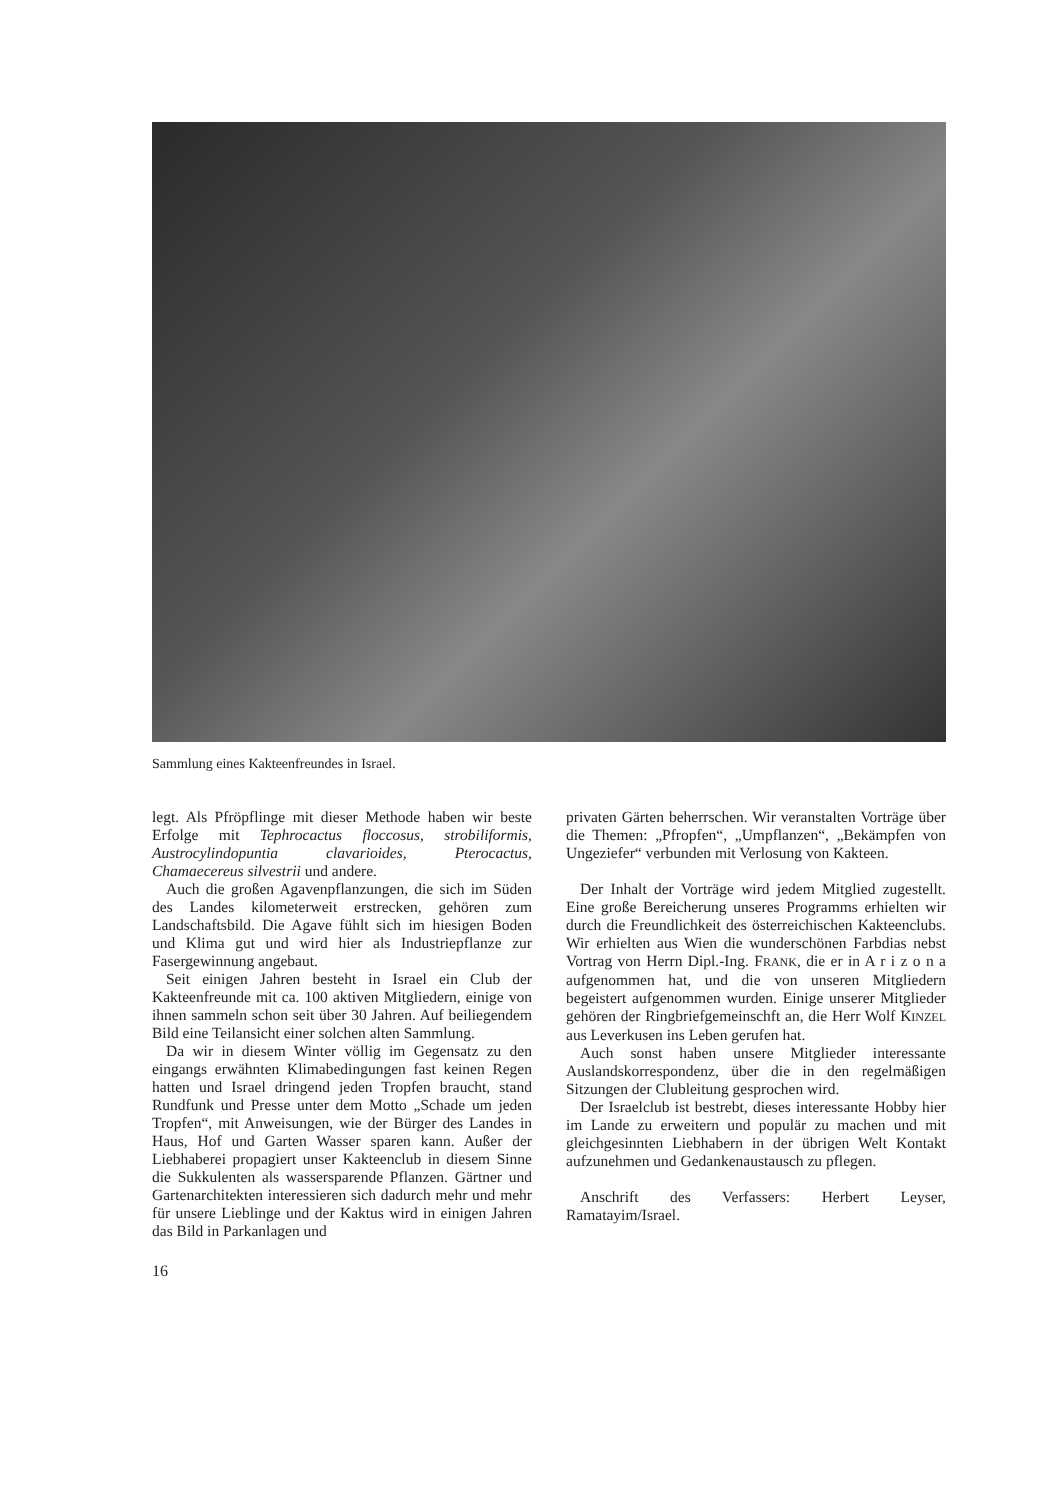Sammlung eines Kakteenfreundes in Israel.
legt. Als Pfröpflinge mit dieser Methode haben wir beste Erfolge mit Tephrocactus floccosus, strobiliformis, Austrocylindopuntia clavarioides, Pterocactus, Chamaecereus silvestrii und andere.
Auch die großen Agavenpflanzungen, die sich im Süden des Landes kilometerweit erstrecken, gehören zum Landschaftsbild. Die Agave fühlt sich im hiesigen Boden und Klima gut und wird hier als Industriepflanze zur Fasergewinnung angebaut.
Seit einigen Jahren besteht in Israel ein Club der Kakteenfreunde mit ca. 100 aktiven Mitgliedern, einige von ihnen sammeln schon seit über 30 Jahren. Auf beiliegendem Bild eine Teilansicht einer solchen alten Sammlung.
Da wir in diesem Winter völlig im Gegensatz zu den eingangs erwähnten Klimabedingungen fast keinen Regen hatten und Israel dringend jeden Tropfen braucht, stand Rundfunk und Presse unter dem Motto „Schade um jeden Tropfen“, mit Anweisungen, wie der Bürger des Landes in Haus, Hof und Garten Wasser sparen kann. Außer der Liebhaberei propagiert unser Kakteenclub in diesem Sinne die Sukkulenten als wassersparende Pflanzen. Gärtner und Gartenarchitekten interessieren sich dadurch mehr und mehr für unsere Lieblinge und der Kaktus wird in einigen Jahren das Bild in Parkanlagen und
privaten Gärten beherrschen. Wir veranstalten Vorträge über die Themen: „Pfropfen“, „Umpflanzen“, „Bekämpfen von Ungeziefer“ verbunden mit Verlosung von Kakteen.
Der Inhalt der Vorträge wird jedem Mitglied zugestellt. Eine große Bereicherung unseres Programms erhielten wir durch die Freundlichkeit des österreichischen Kakteenclubs. Wir erhielten aus Wien die wunderschönen Farbdias nebst Vortrag von Herrn Dipl.-Ing. FRANK, die er in A r i z o n a aufgenommen hat, und die von unseren Mitgliedern begeistert aufgenommen wurden. Einige unserer Mitglieder gehören der Ringbriefgemeinschft an, die Herr Wolf KINZEL aus Leverkusen ins Leben gerufen hat.
Auch sonst haben unsere Mitglieder interessante Auslandskorrespondenz, über die in den regelmäßigen Sitzungen der Clubleitung gesprochen wird.
Der Israelclub ist bestrebt, dieses interessante Hobby hier im Lande zu erweitern und populär zu machen und mit gleichgesinnten Liebhabern in der übrigen Welt Kontakt aufzunehmen und Gedankenaustausch zu pflegen.
Anschrift des Verfassers: Herbert Leyser, Ramatayim/Israel.
16